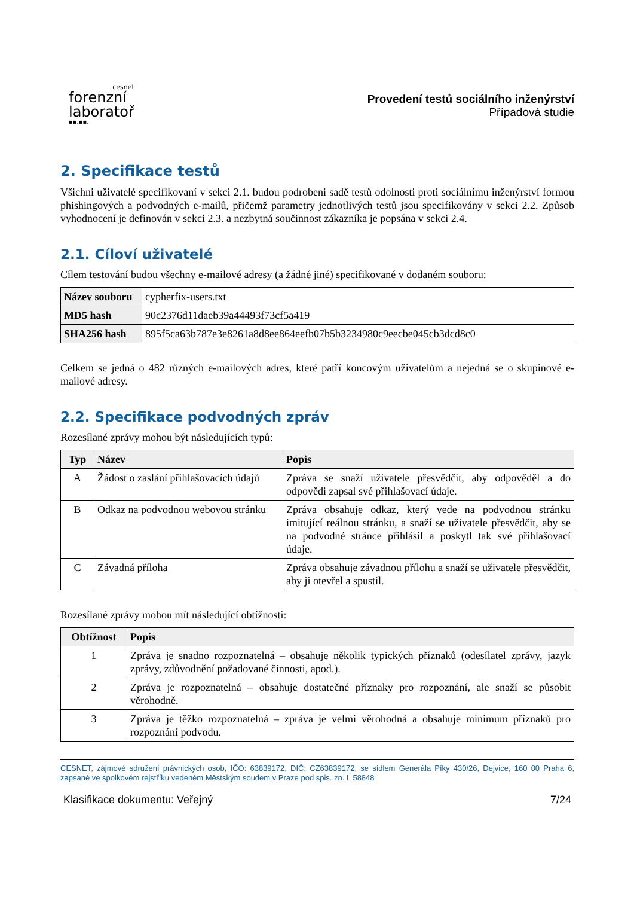cesnet
forenzní
laboratoř
▪▪.▪▪.
Provedení testů sociálního inženýrství
Případová studie
2. Specifikace testů
Všichni uživatelé specifikovaní v sekci 2.1. budou podrobeni sadě testů odolnosti proti sociálnímu inženýrství formou phishingových a podvodných e-mailů, přičemž parametry jednotlivých testů jsou specifikovány v sekci 2.2. Způsob vyhodnocení je definován v sekci 2.3. a nezbytná součinnost zákazníka je popsána v sekci 2.4.
2.1. Cíloví uživatelé
Cílem testování budou všechny e-mailové adresy (a žádné jiné) specifikované v dodaném souboru:
| Název souboru | cypherfix-users.txt |
| MD5 hash | 90c2376d11daeb39a44493f73cf5a419 |
| SHA256 hash | 895f5ca63b787e3e8261a8d8ee864eefb07b5b3234980c9eecbe045cb3dcd8c0 |
Celkem se jedná o 482 různých e-mailových adres, které patří koncovým uživatelům a nejedná se o skupinové e-mailové adresy.
2.2. Specifikace podvodných zpráv
Rozesílané zprávy mohou být následujících typů:
| Typ | Název | Popis |
| --- | --- | --- |
| A | Žádost o zaslání přihlašovacích údajů | Zpráva se snaží uživatele přesvědčit, aby odpověděl a do odpovědi zapsal své přihlašovací údaje. |
| B | Odkaz na podvodnou webovou stránku | Zpráva obsahuje odkaz, který vede na podvodnou stránku imitující reálnou stránku, a snaží se uživatele přesvědčit, aby se na podvodné stránce přihlásil a poskytl tak své přihlašovací údaje. |
| C | Závadná příloha | Zpráva obsahuje závadnou přílohu a snaží se uživatele přesvědčit, aby ji otevřel a spustil. |
Rozesílané zprávy mohou mít následující obtížnosti:
| Obtížnost | Popis |
| --- | --- |
| 1 | Zpráva je snadno rozpoznatelná – obsahuje několik typických příznaků (odesílatel zprávy, jazyk zprávy, zdůvodnění požadované činnosti, apod.). |
| 2 | Zpráva je rozpoznatelná – obsahuje dostatečné příznaky pro rozpoznání, ale snaží se působit věrohodně. |
| 3 | Zpráva je těžko rozpoznatelná – zpráva je velmi věrohodná a obsahuje minimum příznaků pro rozpoznání podvodu. |
CESNET, zájmové sdružení právnických osob, IČO: 63839172, DIČ: CZ63839172, se sídlem Generála Píky 430/26, Dejvice, 160 00 Praha 6, zapsané ve spolkovém rejstříku vedeném Městským soudem v Praze pod spis. zn. L 58848
Klasifikace dokumentu: Veřejný 7/24